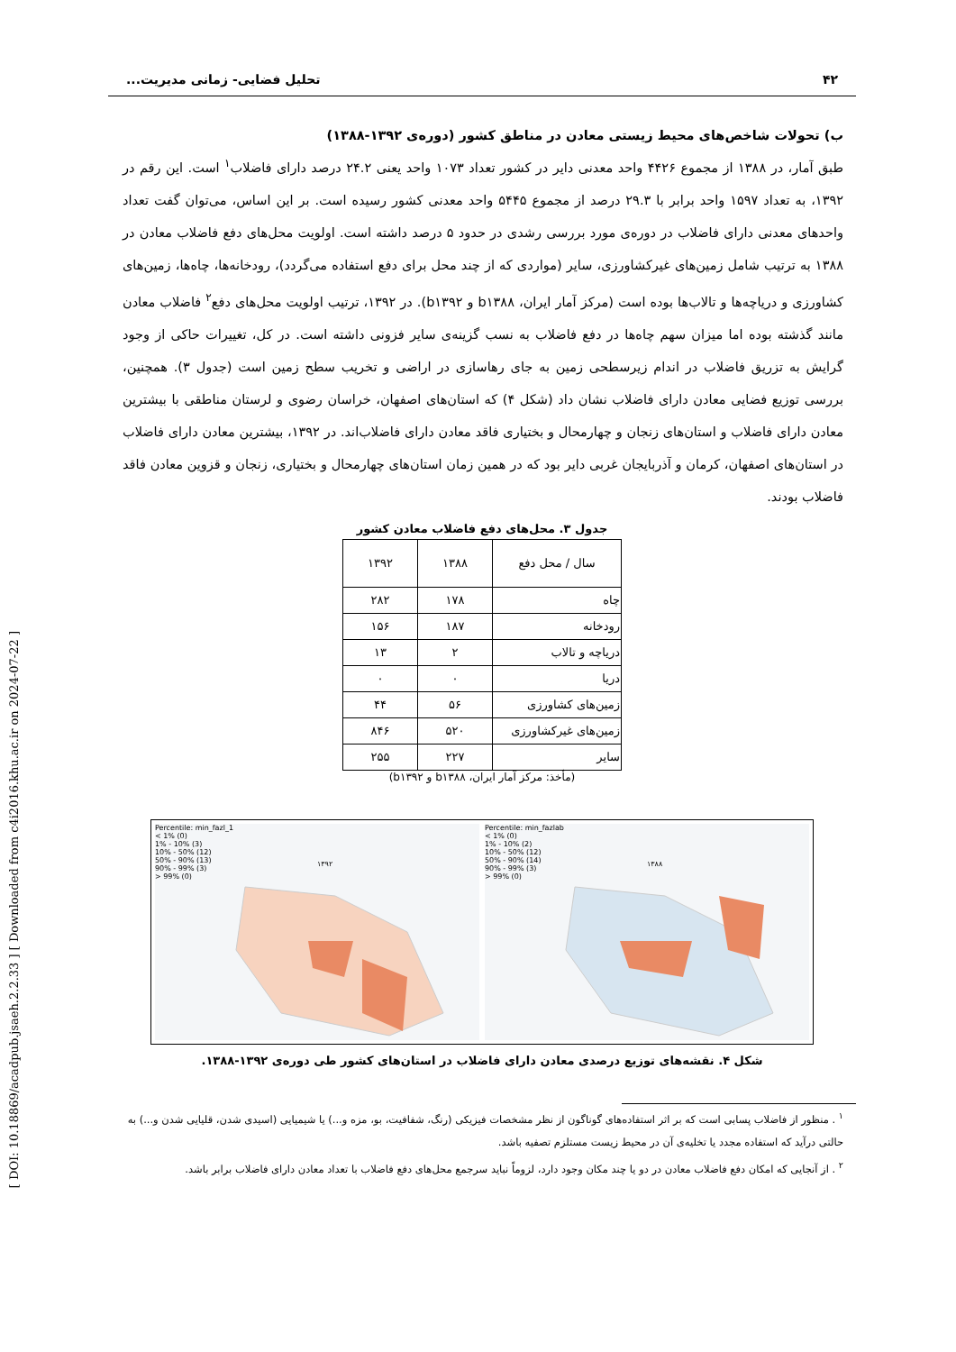[ DOI: 10.18869/acadpub.jsaeh.2.2.33 ] [ Downloaded from c4i2016.khu.ac.ir on 2024-07-22 ]
۴۲ تحلیل فضایی- زمانی مدیریت...
ب) تحولات شاخص‌های محیط زیستی معادن در مناطق کشور (دوره‌ی ۱۳۹۲-۱۳۸۸)
طبق آمار، در ۱۳۸۸ از مجموع ۴۴۲۶ واحد معدنی دایر در کشور تعداد ۱۰۷۳ واحد یعنی ۲۴.۲ درصد دارای فاضلاب<sup>۱</sup> است. این رقم در ۱۳۹۲، به تعداد ۱۵۹۷ واحد برابر با ۲۹.۳ درصد از مجموع ۵۴۴۵ واحد معدنی کشور رسیده است. بر این اساس، می‌توان گفت تعداد واحدهای معدنی دارای فاضلاب در دوره‌ی مورد بررسی رشدی در حدود ۵ درصد داشته است. اولویت محل‌های دفع فاضلاب معادن در ۱۳۸۸ به ترتیب شامل زمین‌های غیرکشاورزی، سایر (مواردی که از چند محل برای دفع استفاده می‌گردد)، رودخانه‌ها، چاه‌ها، زمین‌های کشاورزی و دریاچه‌ها و تالاب‌ها بوده است (مرکز آمار ایران، b۱۳۸۸ و b۱۳۹۲). در ۱۳۹۲، ترتیب اولویت محل‌های دفع<sup>۲</sup> فاضلاب معادن مانند گذشته بوده اما میزان سهم چاه‌ها در دفع فاضلاب به نسب گزینه‌ی سایر فزونی داشته است. در کل، تغییرات حاکی از وجود گرایش به تزریق فاضلاب در اندام زیرسطحی زمین به جای رهاسازی در اراضی و تخریب سطح زمین است (جدول ۳). همچنین، بررسی توزیع فضایی معادن دارای فاضلاب نشان داد (شکل ۴) که استان‌های اصفهان، خراسان رضوی و لرستان مناطقی با بیشترین معادن دارای فاضلاب و استان‌های زنجان و چهارمحال و بختیاری فاقد معادن دارای فاضلاب‌اند. در ۱۳۹۲، بیشترین معادن دارای فاضلاب در استان‌های اصفهان، کرمان و آذربایجان غربی دایر بود که در همین زمان استان‌های چهارمحال و بختیاری، زنجان و قزوین معادن فاقد فاضلاب بودند.
جدول ۳. محل‌های دفع فاضلاب معادن کشور
| سال / محل دفع | ۱۳۸۸ | ۱۳۹۲ |
| --- | --- | --- |
| چاه | ۱۷۸ | ۲۸۲ |
| رودخانه | ۱۸۷ | ۱۵۶ |
| دریاچه و تالاب | ۲ | ۱۳ |
| دریا | ۰ | ۰ |
| زمین‌های کشاورزی | ۵۶ | ۴۴ |
| زمین‌های غیرکشاورزی | ۵۲۰ | ۸۴۶ |
| سایر | ۲۲۷ | ۲۵۵ |
(مأخذ: مرکز آمار ایران، b۱۳۸۸ و b۱۳۹۲)
Percentile: min_fazl_1
< 1% (0)
1% - 10% (3)
10% - 50% (12)
50% - 90% (13)
90% - 99% (3)
> 99% (0)
۱۳۹۲
Percentile: min_fazlab
< 1% (0)
1% - 10% (2)
10% - 50% (12)
50% - 90% (14)
90% - 99% (3)
> 99% (0)
۱۳۸۸
شکل ۴. نقشه‌های توزیع درصدی معادن دارای فاضلاب در استان‌های کشور طی دوره‌ی ۱۳۹۲-۱۳۸۸.
<sup>۱</sup> . منظور از فاضلاب پسابی است که بر اثر استفاده‌های گوناگون از نظر مشخصات فیزیکی (رنگ، شفافیت، بو، مزه و...) یا شیمیایی (اسیدی شدن، قلیایی شدن و...) به حالتی درآید که استفاده مجدد یا تخلیه‌ی آن در محیط زیست مستلزم تصفیه باشد.
<sup>۲</sup> . از آنجایی که امکان دفع فاضلاب معادن در دو یا چند مکان وجود دارد، لزوماً نباید سرجمع محل‌های دفع فاضلاب با تعداد معادن دارای فاضلاب برابر باشد.